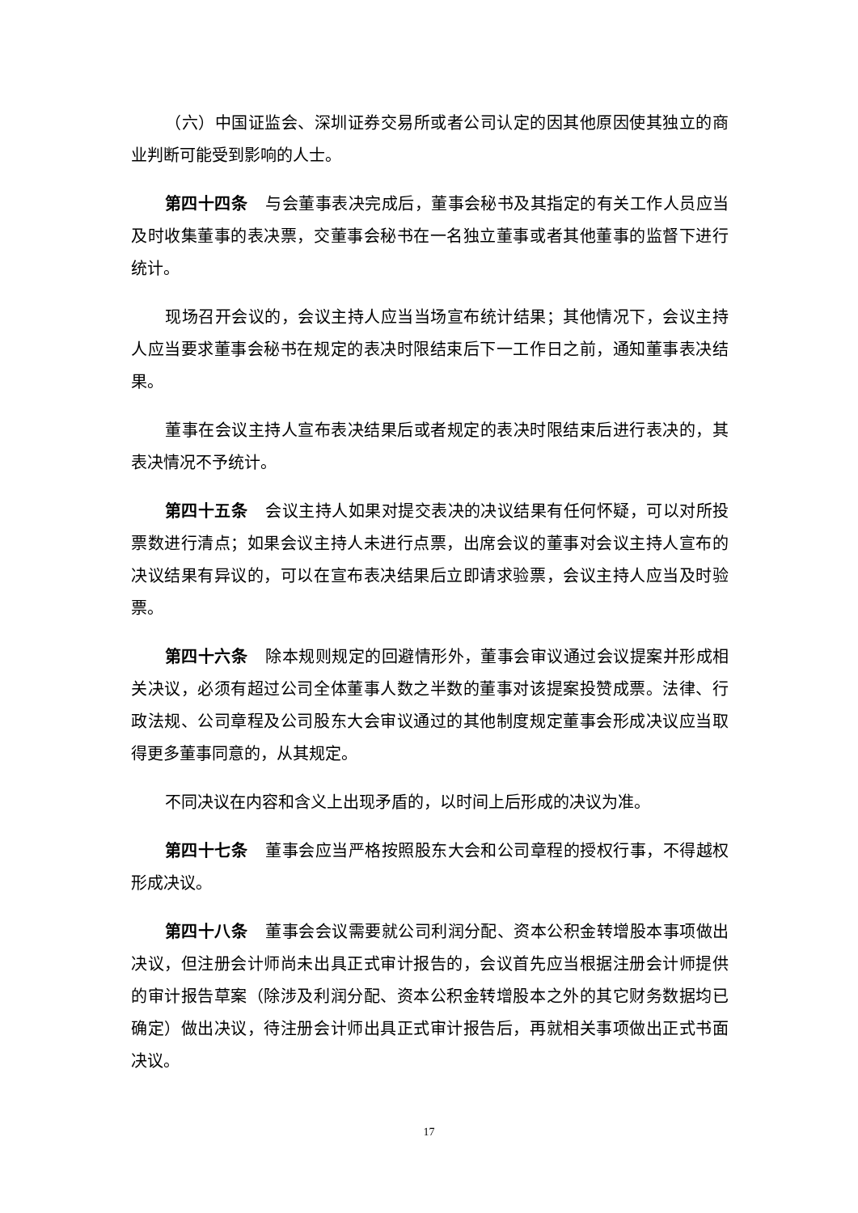（六）中国证监会、深圳证券交易所或者公司认定的因其他原因使其独立的商业判断可能受到影响的人士。
第四十四条 与会董事表决完成后，董事会秘书及其指定的有关工作人员应当及时收集董事的表决票，交董事会秘书在一名独立董事或者其他董事的监督下进行统计。
现场召开会议的，会议主持人应当当场宣布统计结果；其他情况下，会议主持人应当要求董事会秘书在规定的表决时限结束后下一工作日之前，通知董事表决结果。
董事在会议主持人宣布表决结果后或者规定的表决时限结束后进行表决的，其表决情况不予统计。
第四十五条 会议主持人如果对提交表决的决议结果有任何怀疑，可以对所投票数进行清点；如果会议主持人未进行点票，出席会议的董事对会议主持人宣布的决议结果有异议的，可以在宣布表决结果后立即请求验票，会议主持人应当及时验票。
第四十六条 除本规则规定的回避情形外，董事会审议通过会议提案并形成相关决议，必须有超过公司全体董事人数之半数的董事对该提案投赞成票。法律、行政法规、公司章程及公司股东大会审议通过的其他制度规定董事会形成决议应当取得更多董事同意的，从其规定。
不同决议在内容和含义上出现矛盾的，以时间上后形成的决议为准。
第四十七条 董事会应当严格按照股东大会和公司章程的授权行事，不得越权形成决议。
第四十八条 董事会会议需要就公司利润分配、资本公积金转增股本事项做出决议，但注册会计师尚未出具正式审计报告的，会议首先应当根据注册会计师提供的审计报告草案（除涉及利润分配、资本公积金转增股本之外的其它财务数据均已确定）做出决议，待注册会计师出具正式审计报告后，再就相关事项做出正式书面决议。
17